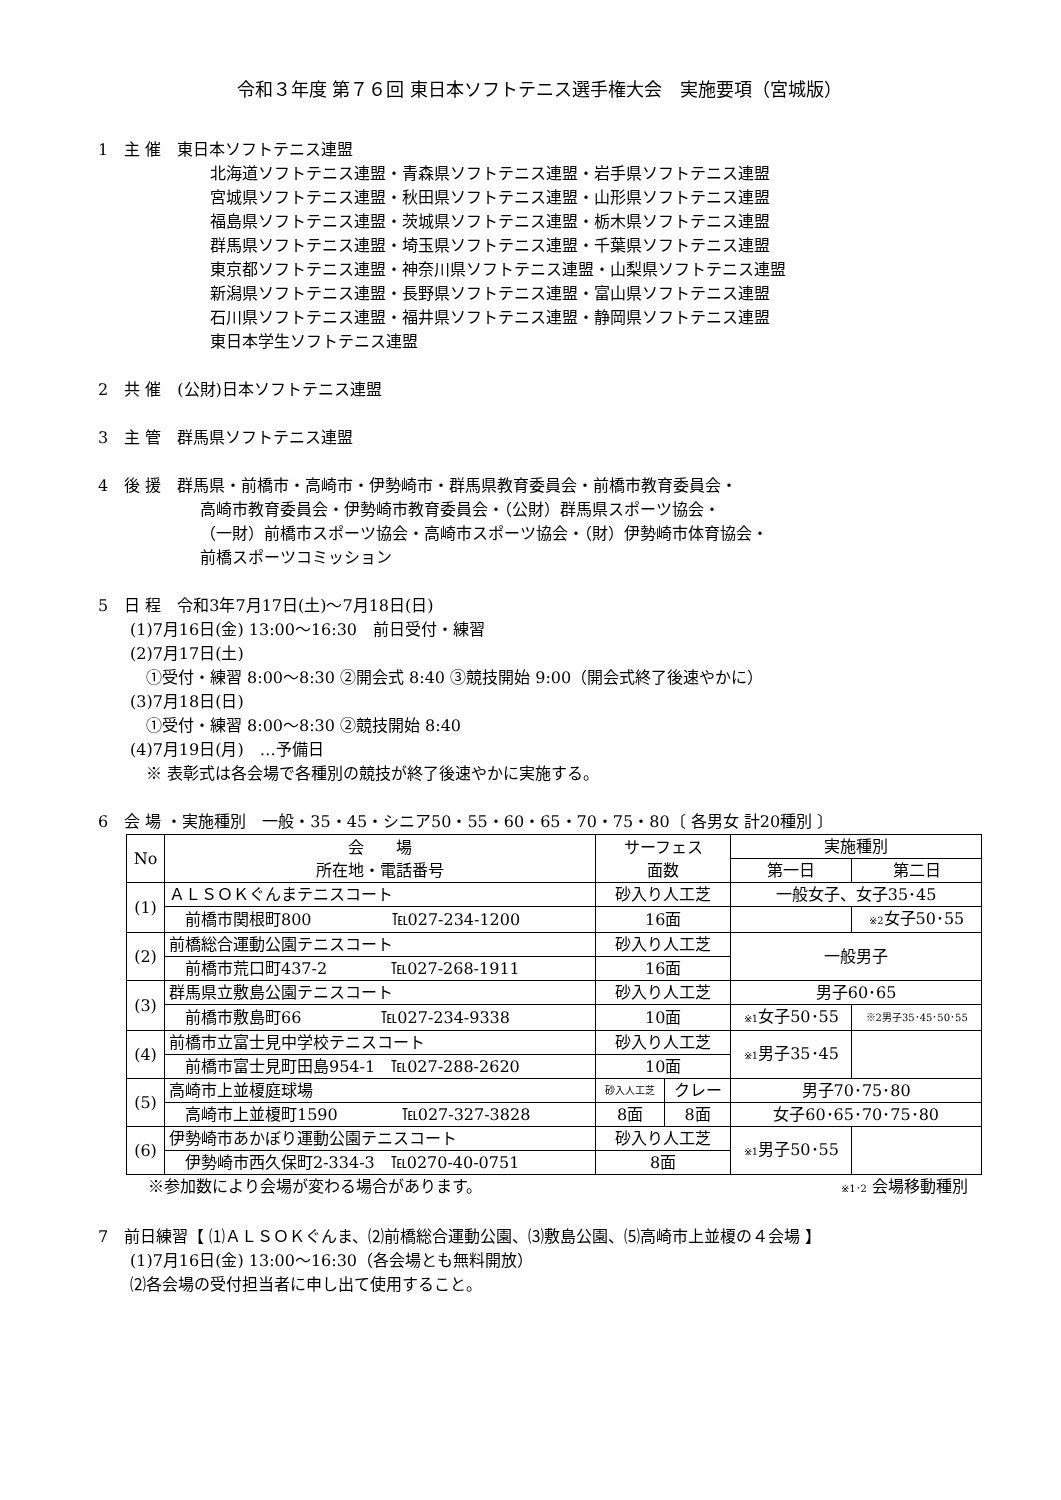令和３年度 第７６回 東日本ソフトテニス選手権大会　実施要項（宮城版）
1　主 催　東日本ソフトテニス連盟
北海道ソフトテニス連盟・青森県ソフトテニス連盟・岩手県ソフトテニス連盟
宮城県ソフトテニス連盟・秋田県ソフトテニス連盟・山形県ソフトテニス連盟
福島県ソフトテニス連盟・茨城県ソフトテニス連盟・栃木県ソフトテニス連盟
群馬県ソフトテニス連盟・埼玉県ソフトテニス連盟・千葉県ソフトテニス連盟
東京都ソフトテニス連盟・神奈川県ソフトテニス連盟・山梨県ソフトテニス連盟
新潟県ソフトテニス連盟・長野県ソフトテニス連盟・富山県ソフトテニス連盟
石川県ソフトテニス連盟・福井県ソフトテニス連盟・静岡県ソフトテニス連盟
東日本学生ソフトテニス連盟
2　共 催　(公財)日本ソフトテニス連盟
3　主 管　群馬県ソフトテニス連盟
4　後 援　群馬県・前橋市・高崎市・伊勢崎市・群馬県教育委員会・前橋市教育委員会・
高崎市教育委員会・伊勢崎市教育委員会・（公財）群馬県スポーツ協会・
（一財）前橋市スポーツ協会・高崎市スポーツ協会・（財）伊勢崎市体育協会・
前橋スポーツコミッション
5　日 程　令和3年7月17日(土)～7月18日(日)
(1)7月16日(金) 13:00～16:30　前日受付・練習
(2)7月17日(土)
①受付・練習 8:00～8:30 ②開会式 8:40 ③競技開始 9:00（開会式終了後速やかに）
(3)7月18日(日)
①受付・練習 8:00～8:30 ②競技開始 8:40
(4)7月19日(月)　…予備日
※ 表彰式は各会場で各種別の競技が終了後速やかに実施する。
6　会 場 ・実施種別　一般・35・45・シニア50・55・60・65・70・75・80〔 各男女 計20種別 〕
| No | 会 場 所在地・電話番号 | サーフェス 面数 | | 実施種別 | |
| --- | --- | --- | --- | --- | --- |
| | | | | 第一日 | 第二日 |
| (1) | ＡＬＳＯＫぐんまテニスコート | 砂入り人工芝 | | 一般女子、女子35･45 | |
| | 前橋市関根町800 ℡027-234-1200 | 16面 | | | ※2 女子50･55 |
| (2) | 前橋総合運動公園テニスコート | 砂入り人工芝 | | 一般男子 | |
| | 前橋市荒口町437-2 ℡027-268-1911 | 16面 | | | |
| (3) | 群馬県立敷島公園テニスコート | 砂入り人工芝 | | 男子60･65 | |
| | 前橋市敷島町66 ℡027-234-9338 | 10面 | | ※1 女子50･55 | ※2男子35･45･50･55 |
| (4) | 前橋市立富士見中学校テニスコート | 砂入り人工芝 | | ※1 男子35･45 | |
| | 前橋市富士見町田島954-1 ℡027-288-2620 | 10面 | | | |
| (5) | 高崎市上並榎庭球場 | 砂入人工芝 | クレー | 男子70･75･80 | |
| | 高崎市上並榎町1590 ℡027-327-3828 | 8面 | 8面 | 女子60･65･70･75･80 | |
| (6) | 伊勢崎市あかぼり運動公園テニスコート | 砂入り人工芝 | | ※1 男子50･55 | |
| | 伊勢崎市西久保町2-334-3 ℡0270-40-0751 | 8面 | | | |
※参加数により会場が変わる場合があります。 ※1･2 会場移動種別
7　前日練習【 ⑴ＡＬＳＯＫぐんま、⑵前橋総合運動公園、⑶敷島公園、⑸高崎市上並榎の４会場 】
(1)7月16日(金) 13:00～16:30（各会場とも無料開放）
⑵各会場の受付担当者に申し出て使用すること。